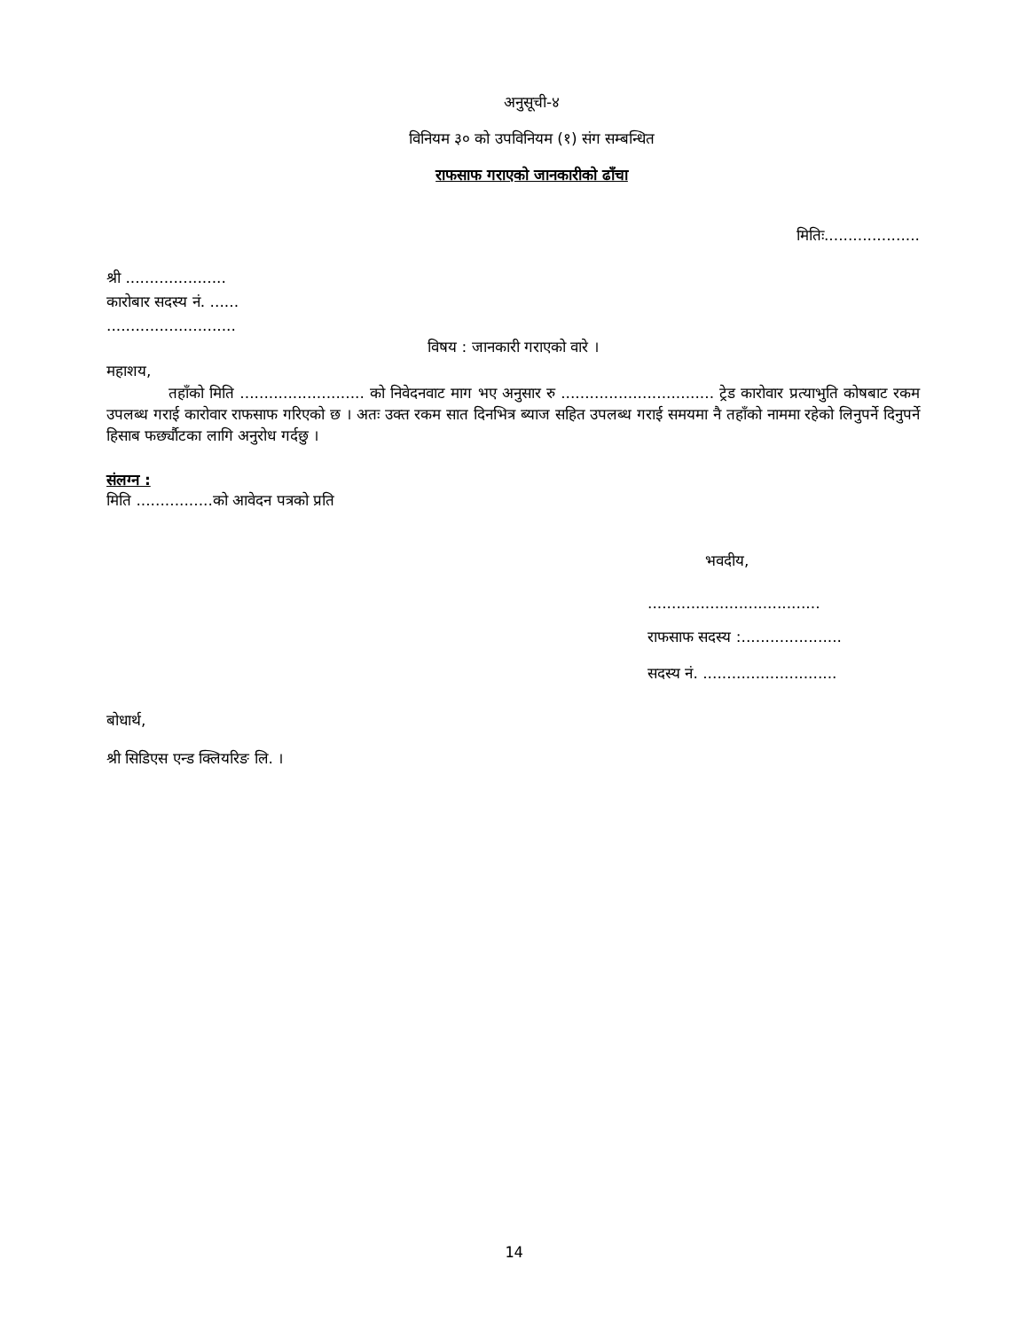अनुसूची-४
विनियम ३० को उपविनियम (१) संग सम्बन्धित
राफसाफ गराएको जानकारीको ढाँचा
मितिः....................
श्री .....................
कारोबार सदस्य नं. ......
...........................
विषय : जानकारी गराएको वारे ।
महाशय,
तहाँको मिति .......................... को निवेदनवाट माग भए अनुसार रु ................................ ट्रेड कारोवार प्रत्याभुति कोषबाट रकम उपलब्ध गराई कारोवार राफसाफ गरिएको छ । अतः उक्त रकम सात दिनभित्र ब्याज सहित उपलब्ध गराई समयमा नै तहाँको नाममा रहेको लिनुपर्ने दिनुपर्ने हिसाब फर्छ्यौटका लागि अनुरोध गर्दछु ।
संलग्न :
मिति ................को आवेदन पत्रको प्रति
भवदीय,
....................................
राफसाफ सदस्य :.....................
सदस्य नं. ............................
बोधार्थ,
श्री सिडिएस एन्ड क्लियरिङ लि. ।
14